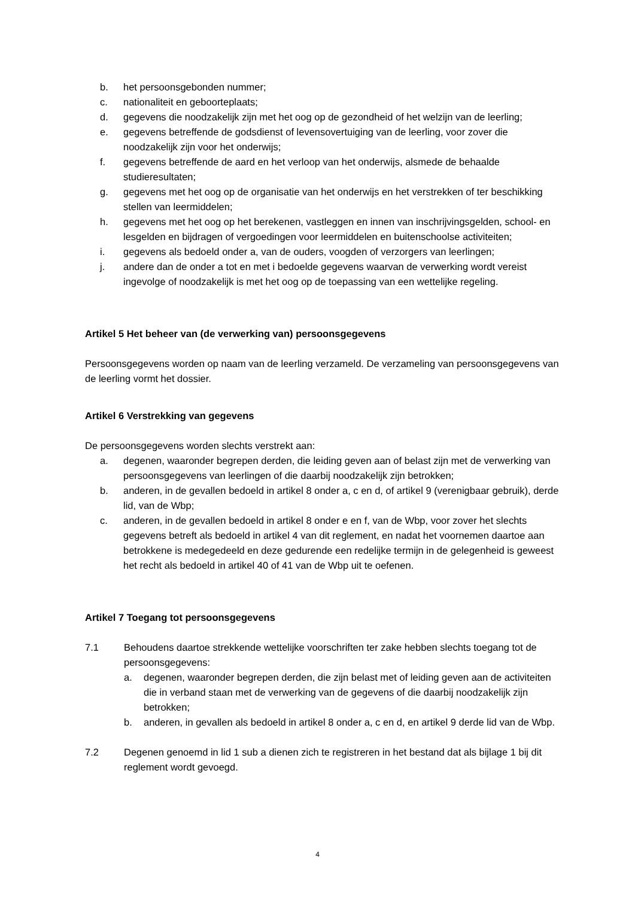b. het persoonsgebonden nummer;
c. nationaliteit en geboorteplaats;
d. gegevens die noodzakelijk zijn met het oog op de gezondheid of het welzijn van de leerling;
e. gegevens betreffende de godsdienst of levensovertuiging van de leerling, voor zover die noodzakelijk zijn voor het onderwijs;
f. gegevens betreffende de aard en het verloop van het onderwijs, alsmede de behaalde studieresultaten;
g. gegevens met het oog op de organisatie van het onderwijs en het verstrekken of ter beschikking stellen van leermiddelen;
h. gegevens met het oog op het berekenen, vastleggen en innen van inschrijvingsgelden, school- en lesgelden en bijdragen of vergoedingen voor leermiddelen en buitenschoolse activiteiten;
i. gegevens als bedoeld onder a, van de ouders, voogden of verzorgers van leerlingen;
j. andere dan de onder a tot en met i bedoelde gegevens waarvan de verwerking wordt vereist ingevolge of noodzakelijk is met het oog op de toepassing van een wettelijke regeling.
Artikel 5 Het beheer van (de verwerking van) persoonsgegevens
Persoonsgegevens worden op naam van de leerling verzameld. De verzameling van persoonsgegevens van de leerling vormt het dossier.
Artikel 6 Verstrekking van gegevens
De persoonsgegevens worden slechts verstrekt aan:
a. degenen, waaronder begrepen derden, die leiding geven aan of belast zijn met de verwerking van persoonsgegevens van leerlingen of die daarbij noodzakelijk zijn betrokken;
b. anderen, in de gevallen bedoeld in artikel 8 onder a, c en d, of artikel 9 (verenigbaar gebruik), derde lid, van de Wbp;
c. anderen, in de gevallen bedoeld in artikel 8 onder e en f, van de Wbp, voor zover het slechts gegevens betreft als bedoeld in artikel 4 van dit reglement, en nadat het voornemen daartoe aan betrokkene is medegedeeld en deze gedurende een redelijke termijn in de gelegenheid is geweest het recht als bedoeld in artikel 40 of 41 van de Wbp uit te oefenen.
Artikel 7 Toegang tot persoonsgegevens
7.1 Behoudens daartoe strekkende wettelijke voorschriften ter zake hebben slechts toegang tot de persoonsgegevens:
a. degenen, waaronder begrepen derden, die zijn belast met of leiding geven aan de activiteiten die in verband staan met de verwerking van de gegevens of die daarbij noodzakelijk zijn betrokken;
b. anderen, in gevallen als bedoeld in artikel 8 onder a, c en d, en artikel 9 derde lid van de Wbp.
7.2 Degenen genoemd in lid 1 sub a dienen zich te registreren in het bestand dat als bijlage 1 bij dit reglement wordt gevoegd.
4